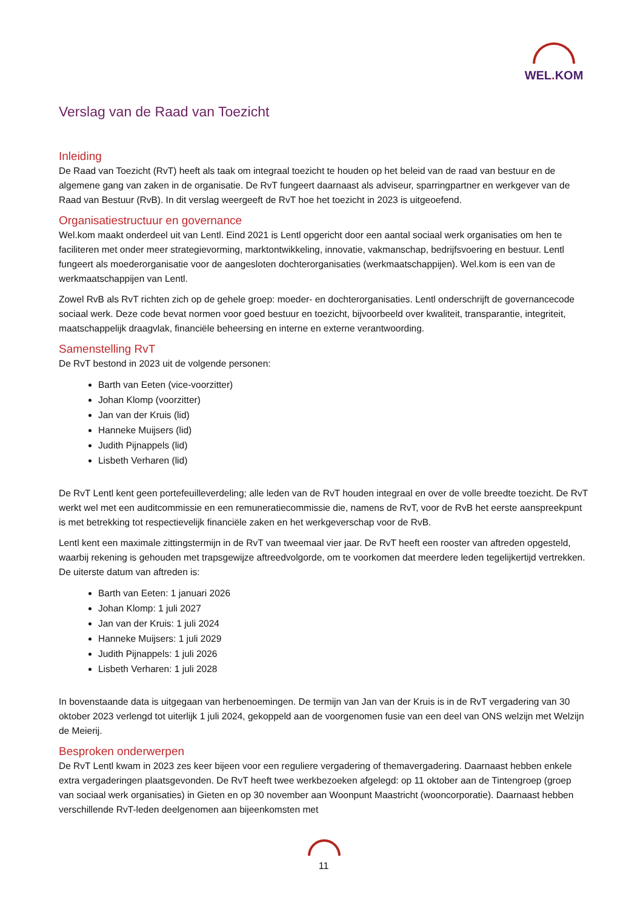WEL. KOM
Verslag van de Raad van Toezicht
Inleiding
De Raad van Toezicht (RvT) heeft als taak om integraal toezicht te houden op het beleid van de raad van bestuur en de algemene gang van zaken in de organisatie. De RvT fungeert daarnaast als adviseur, sparringpartner en werkgever van de Raad van Bestuur (RvB). In dit verslag weergeeft de RvT hoe het toezicht in 2023 is uitgeoefend.
Organisatiestructuur en governance
Wel.kom maakt onderdeel uit van Lentl. Eind 2021 is Lentl opgericht door een aantal sociaal werk organisaties om hen te faciliteren met onder meer strategievorming, marktontwikkeling, innovatie, vakmanschap, bedrijfsvoering en bestuur. Lentl fungeert als moederorganisatie voor de aangesloten dochterorganisaties (werkmaatschappijen). Wel.kom is een van de werkmaatschappijen van Lentl.
Zowel RvB als RvT richten zich op de gehele groep: moeder- en dochterorganisaties. Lentl onderschrijft de governancecode sociaal werk. Deze code bevat normen voor goed bestuur en toezicht, bijvoorbeeld over kwaliteit, transparantie, integriteit, maatschappelijk draagvlak, financiële beheersing en interne en externe verantwoording.
Samenstelling RvT
De RvT bestond in 2023 uit de volgende personen:
Barth van Eeten (vice-voorzitter)
Johan Klomp (voorzitter)
Jan van der Kruis (lid)
Hanneke Muijsers (lid)
Judith Pijnappels (lid)
Lisbeth Verharen (lid)
De RvT Lentl kent geen portefeuilleverdeling; alle leden van de RvT houden integraal en over de volle breedte toezicht. De RvT werkt wel met een auditcommissie en een remuneratiecommissie die, namens de RvT, voor de RvB het eerste aanspreekpunt is met betrekking tot respectievelijk financiële zaken en het werkgeverschap voor de RvB.
Lentl kent een maximale zittingstermijn in de RvT van tweemaal vier jaar. De RvT heeft een rooster van aftreden opgesteld, waarbij rekening is gehouden met trapsgewijze aftreedvolgorde, om te voorkomen dat meerdere leden tegelijkertijd vertrekken. De uiterste datum van aftreden is:
Barth van Eeten: 1 januari 2026
Johan Klomp: 1 juli 2027
Jan van der Kruis: 1 juli 2024
Hanneke Muijsers: 1 juli 2029
Judith Pijnappels: 1 juli 2026
Lisbeth Verharen: 1 juli 2028
In bovenstaande data is uitgegaan van herbenoemingen. De termijn van Jan van der Kruis is in de RvT vergadering van 30 oktober 2023 verlengd tot uiterlijk 1 juli 2024, gekoppeld aan de voorgenomen fusie van een deel van ONS welzijn met Welzijn de Meierij.
Besproken onderwerpen
De RvT Lentl kwam in 2023 zes keer bijeen voor een reguliere vergadering of themavergadering. Daarnaast hebben enkele extra vergaderingen plaatsgevonden. De RvT heeft twee werkbezoeken afgelegd: op 11 oktober aan de Tintengroep (groep van sociaal werk organisaties) in Gieten en op 30 november aan Woonpunt Maastricht (wooncorporatie). Daarnaast hebben verschillende RvT-leden deelgenomen aan bijeenkomsten met
11